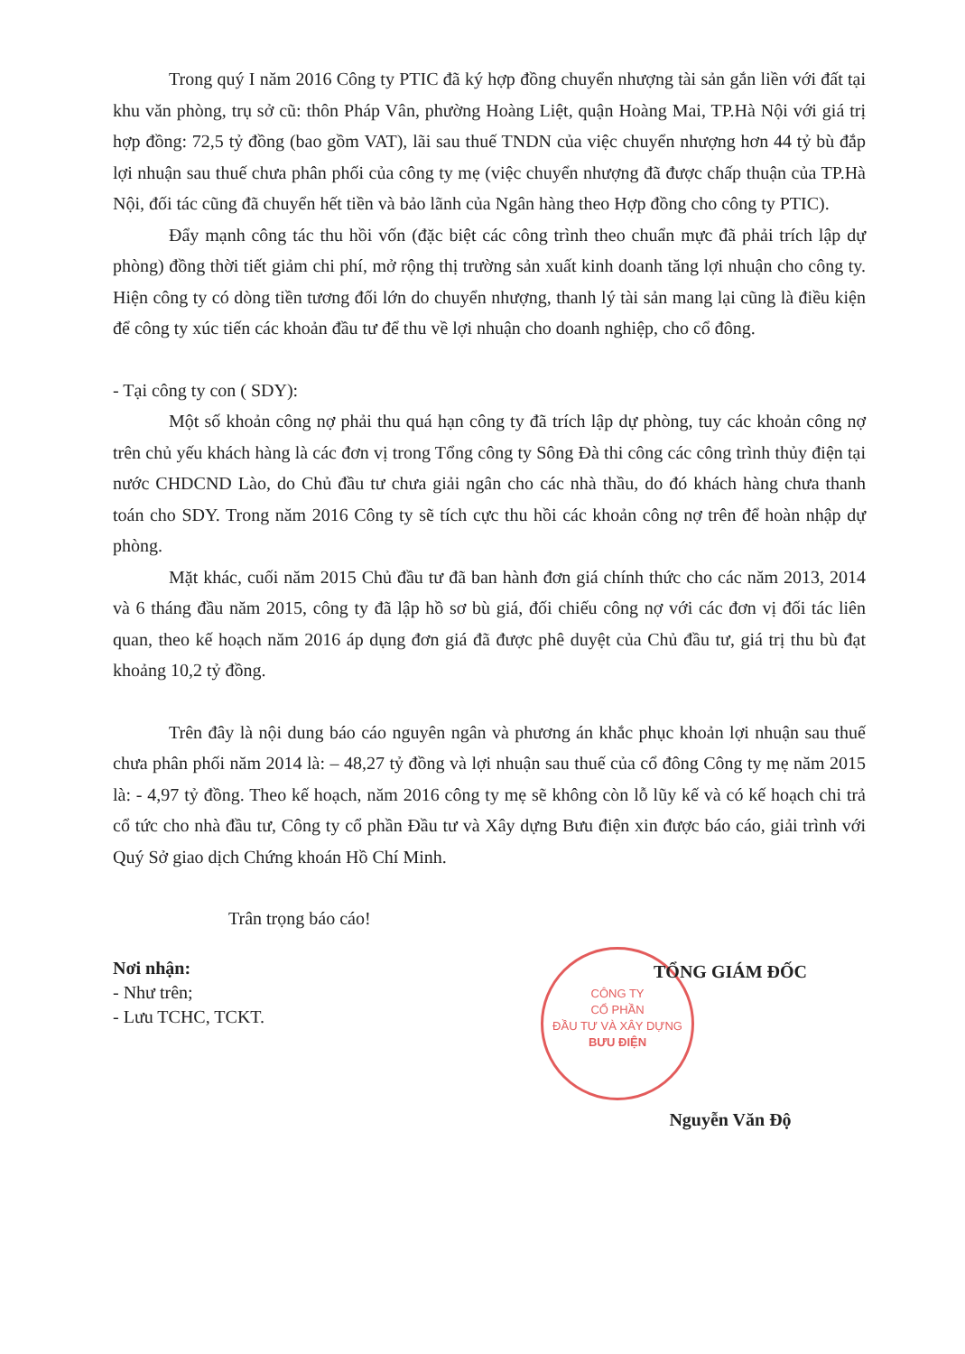Trong quý I năm 2016 Công ty PTIC đã ký hợp đồng chuyển nhượng tài sản gắn liền với đất tại khu văn phòng, trụ sở cũ: thôn Pháp Vân, phường Hoàng Liệt, quận Hoàng Mai, TP.Hà Nội với giá trị hợp đồng: 72,5 tỷ đồng (bao gồm VAT), lãi sau thuế TNDN của việc chuyển nhượng hơn 44 tỷ bù đắp lợi nhuận sau thuế chưa phân phối của công ty mẹ (việc chuyển nhượng đã được chấp thuận của TP.Hà Nội, đối tác cũng đã chuyển hết tiền và bảo lãnh của Ngân hàng theo Hợp đồng cho công ty PTIC).
Đẩy mạnh công tác thu hồi vốn (đặc biệt các công trình theo chuẩn mực đã phải trích lập dự phòng) đồng thời tiết giảm chi phí, mở rộng thị trường sản xuất kinh doanh tăng lợi nhuận cho công ty. Hiện công ty có dòng tiền tương đối lớn do chuyển nhượng, thanh lý tài sản mang lại cũng là điều kiện để công ty xúc tiến các khoản đầu tư để thu về lợi nhuận cho doanh nghiệp, cho cổ đông.
- Tại công ty con ( SDY):
Một số khoản công nợ phải thu quá hạn công ty đã trích lập dự phòng, tuy các khoản công nợ trên chủ yếu khách hàng là các đơn vị trong Tổng công ty Sông Đà thi công các công trình thủy điện tại nước CHDCND Lào, do Chủ đầu tư chưa giải ngân cho các nhà thầu, do đó khách hàng chưa thanh toán cho SDY. Trong năm 2016 Công ty sẽ tích cực thu hồi các khoản công nợ trên để hoàn nhập dự phòng.
Mặt khác, cuối năm 2015 Chủ đầu tư đã ban hành đơn giá chính thức cho các năm 2013, 2014 và 6 tháng đầu năm 2015, công ty đã lập hồ sơ bù giá, đối chiếu công nợ với các đơn vị đối tác liên quan, theo kế hoạch năm 2016 áp dụng đơn giá đã được phê duyệt của Chủ đầu tư, giá trị thu bù đạt khoảng 10,2 tỷ đồng.
Trên đây là nội dung báo cáo nguyên ngân và phương án khắc phục khoản lợi nhuận sau thuế chưa phân phối năm 2014 là: – 48,27 tỷ đồng và lợi nhuận sau thuế của cổ đông Công ty mẹ năm 2015 là: - 4,97 tỷ đồng. Theo kế hoạch, năm 2016 công ty mẹ sẽ không còn lỗ lũy kế và có kế hoạch chi trả cổ tức cho nhà đầu tư, Công ty cổ phần Đầu tư và Xây dựng Bưu điện xin được báo cáo, giải trình với Quý Sở giao dịch Chứng khoán Hồ Chí Minh.
Trân trọng báo cáo!
Nơi nhận:
- Như trên;
- Lưu TCHC, TCKT.
CÔNG TY
CỔ PHẦN
ĐẦU TƯ VÀ XÂY DỰNG
BƯU ĐIỆN
TỔNG GIÁM ĐỐC
Nguyễn Văn Độ